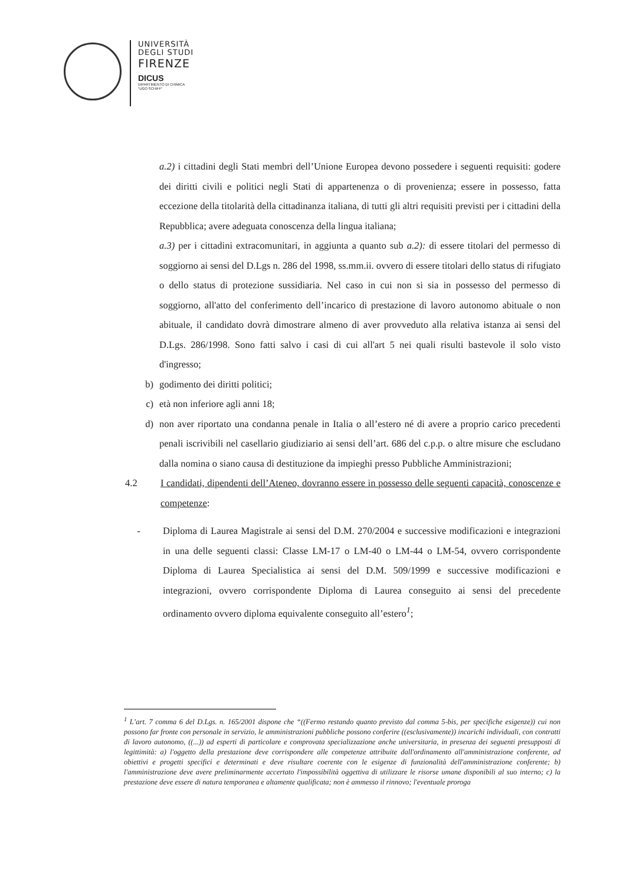UNIVERSITÀ
DEGLI STUDI
FIRENZE
DICUS
DIPARTIMENTO DI CHIMICA
"UGO SCHIFF"
a.2) i cittadini degli Stati membri dell’Unione Europea devono possedere i seguenti requisiti: godere dei diritti civili e politici negli Stati di appartenenza o di provenienza; essere in possesso, fatta eccezione della titolarità della cittadinanza italiana, di tutti gli altri requisiti previsti per i cittadini della Repubblica; avere adeguata conoscenza della lingua italiana;
a.3) per i cittadini extracomunitari, in aggiunta a quanto sub a.2): di essere titolari del permesso di soggiorno ai sensi del D.Lgs n. 286 del 1998, ss.mm.ii. ovvero di essere titolari dello status di rifugiato o dello status di protezione sussidiaria. Nel caso in cui non si sia in possesso del permesso di soggiorno, all'atto del conferimento dell’incarico di prestazione di lavoro autonomo abituale o non abituale, il candidato dovrà dimostrare almeno di aver provveduto alla relativa istanza ai sensi del D.Lgs. 286/1998. Sono fatti salvo i casi di cui all'art 5 nei quali risulti bastevole il solo visto d'ingresso;
b) godimento dei diritti politici;
c) età non inferiore agli anni 18;
d) non aver riportato una condanna penale in Italia o all’estero né di avere a proprio carico precedenti penali iscrivibili nel casellario giudiziario ai sensi dell’art. 686 del c.p.p. o altre misure che escludano dalla nomina o siano causa di destituzione da impieghi presso Pubbliche Amministrazioni;
4.2 I candidati, dipendenti dell’Ateneo, dovranno essere in possesso delle seguenti capacità, conoscenze e competenze:
- Diploma di Laurea Magistrale ai sensi del D.M. 270/2004 e successive modificazioni e integrazioni in una delle seguenti classi: Classe LM-17 o LM-40 o LM-44 o LM-54, ovvero corrispondente Diploma di Laurea Specialistica ai sensi del D.M. 509/1999 e successive modificazioni e integrazioni, ovvero corrispondente Diploma di Laurea conseguito ai sensi del precedente ordinamento ovvero diploma equivalente conseguito all’estero<sup>1</sup>;
<sup>1</sup> L’art. 7 comma 6 del D.Lgs. n. 165/2001 dispone che “((Fermo restando quanto previsto dal comma 5-bis, per specifiche esigenze)) cui non possono far fronte con personale in servizio, le amministrazioni pubbliche possono conferire ((esclusivamente)) incarichi individuali, con contratti di lavoro autonomo, ((...)) ad esperti di particolare e comprovata specializzazione anche universitaria, in presenza dei seguenti presupposti di legittimità: a) l'oggetto della prestazione deve corrispondere alle competenze attribuite dall'ordinamento all'amministrazione conferente, ad obiettivi e progetti specifici e determinati e deve risultare coerente con le esigenze di funzionalità dell'amministrazione conferente; b) l'amministrazione deve avere preliminarmente accertato l'impossibilità oggettiva di utilizzare le risorse umane disponibili al suo interno; c) la prestazione deve essere di natura temporanea e altamente qualificata; non è ammesso il rinnovo; l'eventuale proroga